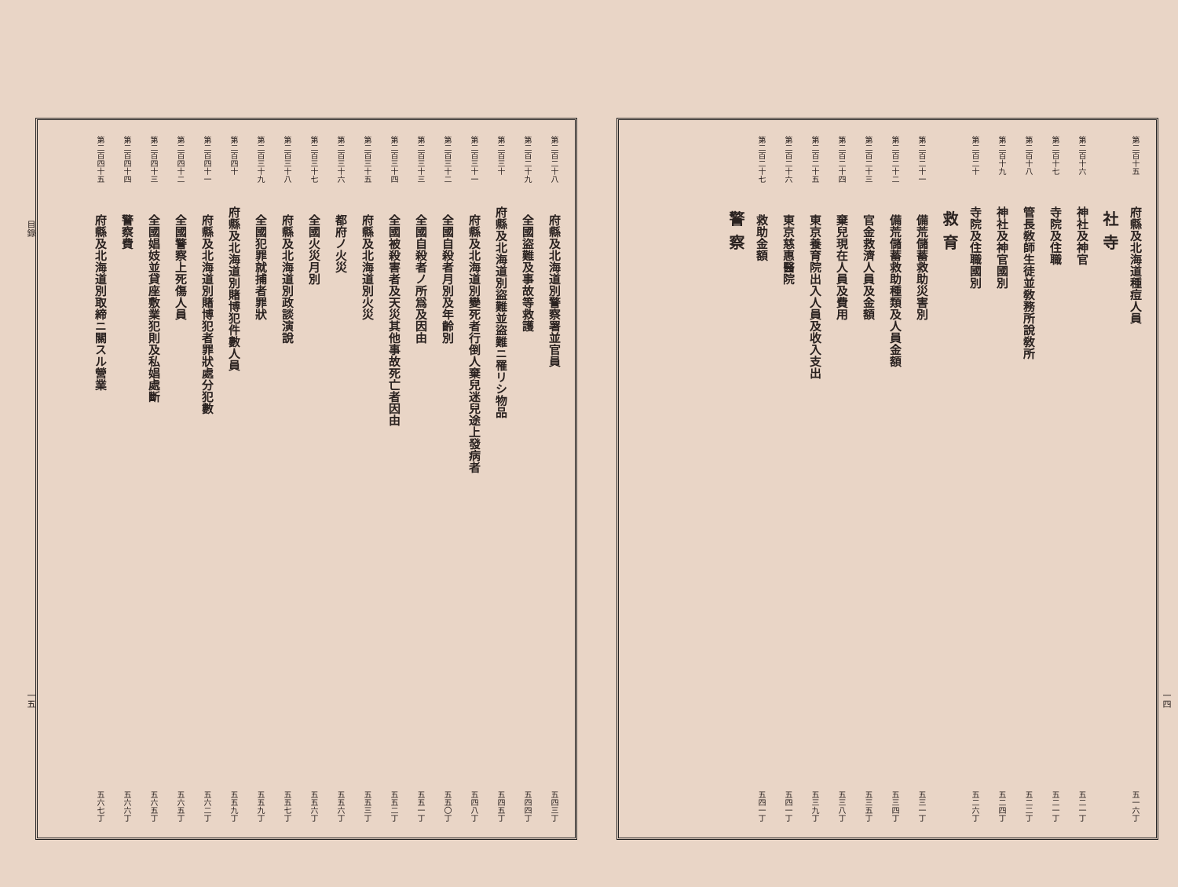第二百十五 府縣及北海道種痘人員 五一六丁
社寺
第二百十六 神社及神官 五二一丁
第二百十七 寺院及住職 五二一丁
第二百十八 管長敎師生徒並敎務所說敎所 五二二丁
第二百十九 神社及神官國別 五二四丁
第二百二十 寺院及住職國別 五二六丁
救育
第二百二十一 備荒儲蓄救助災害別 五三一丁
第二百二十二 備荒儲蓄救助種類及人員金額 五三四丁
第二百二十三 官金救濟人員及金額 五三五丁
第二百二十四 棄兒現在人員及費用 五三八丁
第二百二十五 東京養育院出入人員及收入支出 五三九丁
第二百二十六 東京慈惠醫院 五四一丁
第二百二十七 救助金額 五四一丁
警察
一四
第二百二十八 府縣及北海道別警察署並官員 五四三丁
第二百二十九 全國盜難及事故等救護 五四四丁
第二百三十 府縣及北海道別盜難並盜難ニ罹リシ物品 五四五丁
第二百三十一 府縣及北海道別變死者行倒人棄兒迷兒途上發病者 五四八丁
第二百三十二 全國自殺者月別及年齡別 五五〇丁
第二百三十三 全國自殺者ノ所爲及因由 五五一丁
第二百三十四 全國被殺害者及天災其他事故死亡者因由 五五二丁
第二百三十五 府縣及北海道別火災 五五三丁
第二百三十六 都府ノ火災 五五六丁
第二百三十七 全國火災月別 五五六丁
第二百三十八 府縣及北海道別政談演說 五五七丁
第二百三十九 全國犯罪就捕者罪狀 五五九丁
第二百四十 府縣及北海道別賭博犯件數人員 五五九丁
第二百四十一 府縣及北海道別賭博犯者罪狀處分犯數 五六二丁
第二百四十二 全國警察上死傷人員 五六五丁
第二百四十三 全國娼妓並貸座敷業犯則及私娼處斷 五六五丁
第二百四十四 警察費 五六六丁
第二百四十五 府縣及北海道別取締ニ關スル營業 五六七丁
目錄
一五